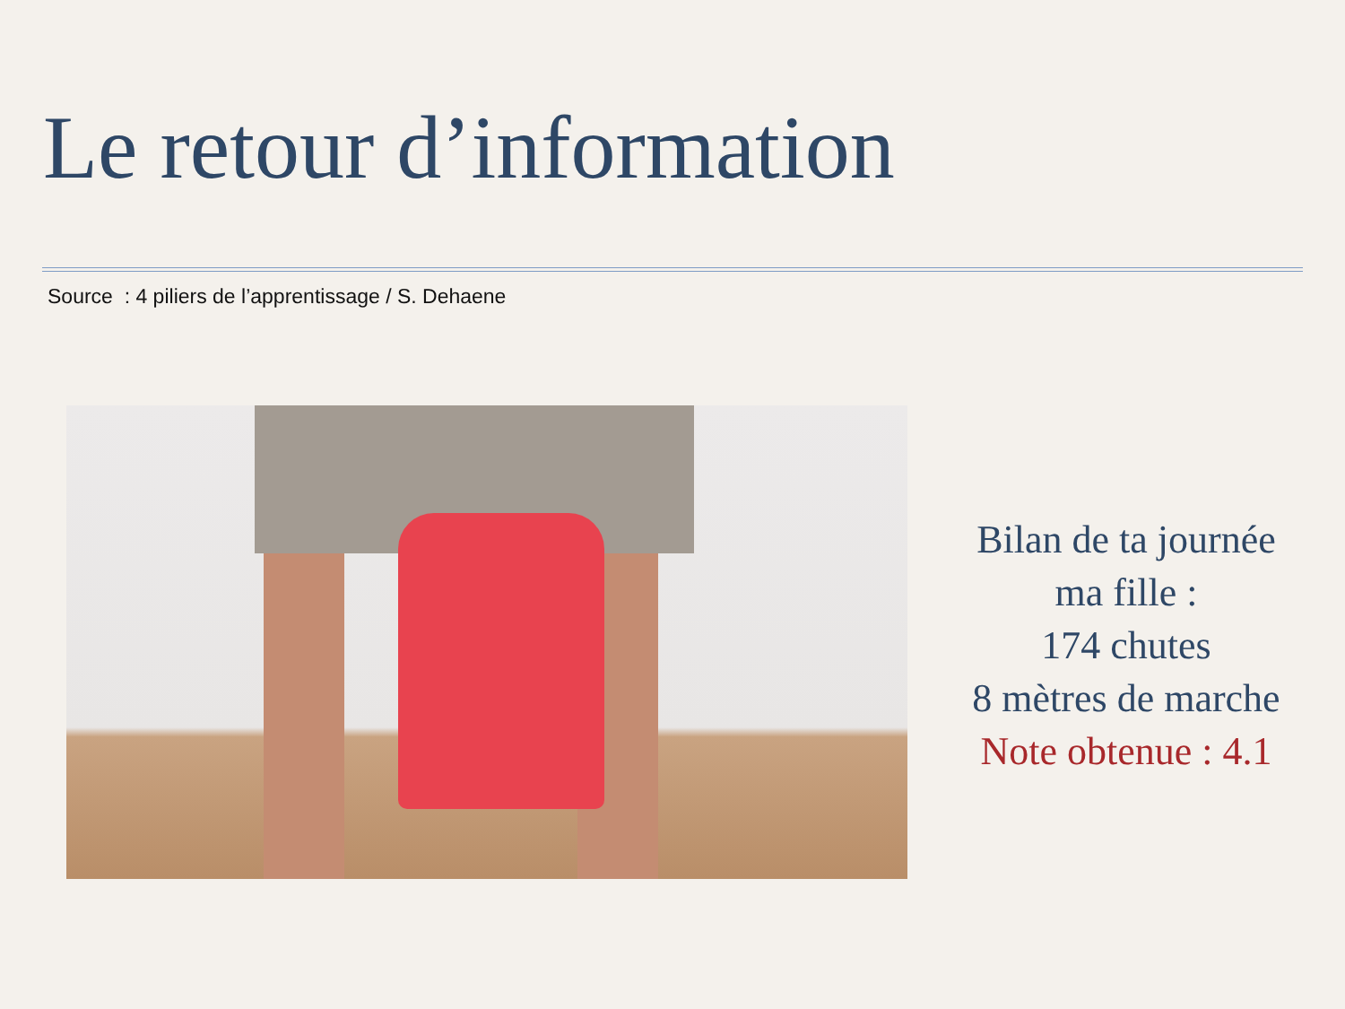Le retour d’information
Source : 4 piliers de l’apprentissage / S. Dehaene
Bilan de ta journée
ma fille :
174 chutes
8 mètres de marche
Note obtenue : 4.1